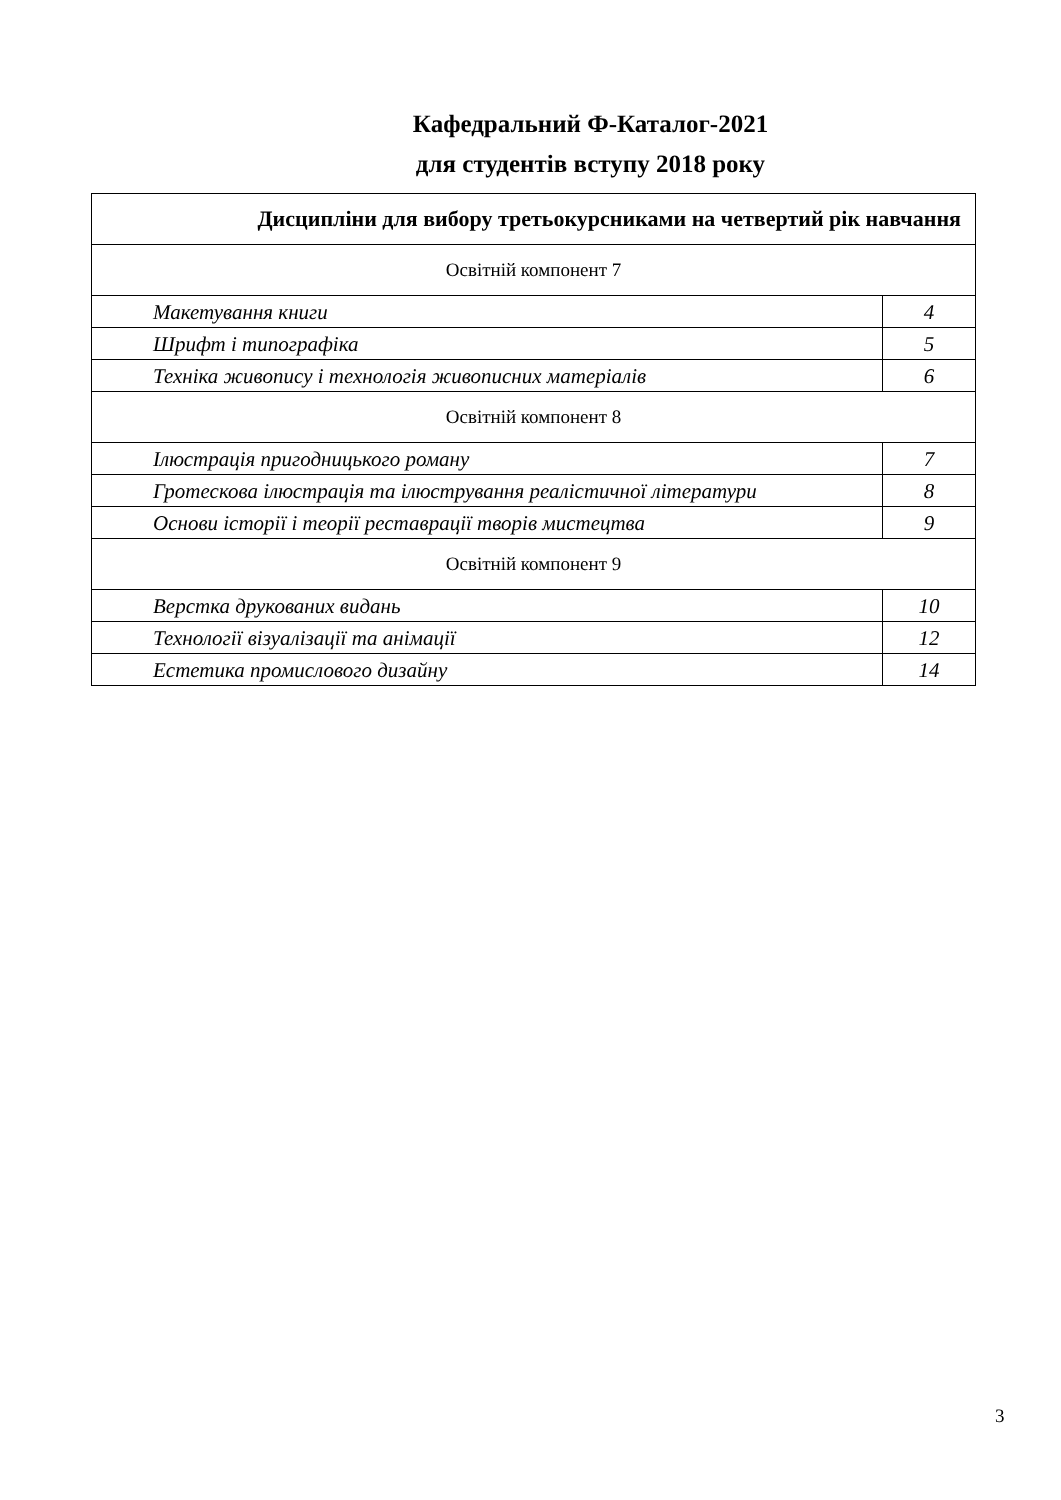Кафедральний Ф-Каталог-2021
для студентів вступу 2018 року
| Дисципліни для вибору третьокурсниками на четвертий рік навчання | |
| --- | --- |
| Освітній компонент 7 | |
| Макетування книги | 4 |
| Шрифт і типографіка | 5 |
| Техніка живопису і технологія живописних матеріалів | 6 |
| Освітній компонент 8 | |
| Ілюстрація пригодницького роману | 7 |
| Гротескова ілюстрація та ілюстрування реалістичної літератури | 8 |
| Основи історії і теорії реставрації творів мистецтва | 9 |
| Освітній компонент 9 | |
| Верстка друкованих видань | 10 |
| Технології візуалізації та анімації | 12 |
| Естетика промислового дизайну | 14 |
3